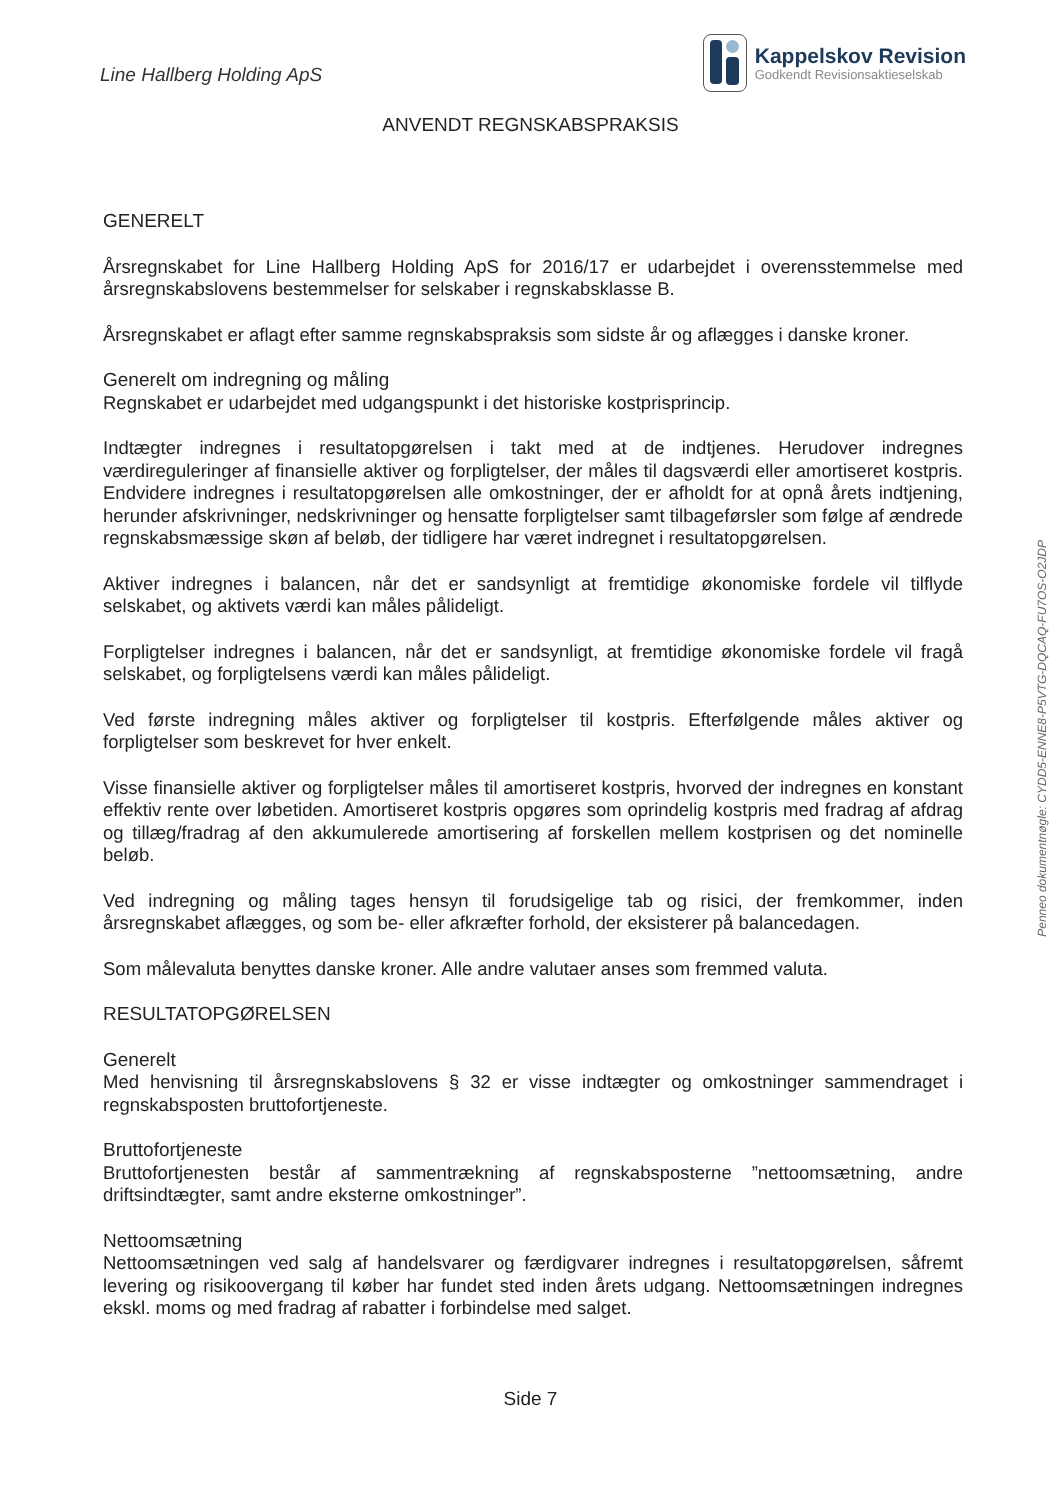Line Hallberg Holding ApS
Kappelskov Revision
Godkendt Revisionsaktieselskab
ANVENDT REGNSKABSPRAKSIS
GENERELT
Årsregnskabet for Line Hallberg Holding ApS for 2016/17 er udarbejdet i overensstemmelse med årsregnskabslovens bestemmelser for selskaber i regnskabsklasse B.
Årsregnskabet er aflagt efter samme regnskabspraksis som sidste år og aflægges i danske kroner.
Generelt om indregning og måling
Regnskabet er udarbejdet med udgangspunkt i det historiske kostprisprincip.
Indtægter indregnes i resultatopgørelsen i takt med at de indtjenes. Herudover indregnes værdireguleringer af finansielle aktiver og forpligtelser, der måles til dagsværdi eller amortiseret kostpris. Endvidere indregnes i resultatopgørelsen alle omkostninger, der er afholdt for at opnå årets indtjening, herunder afskrivninger, nedskrivninger og hensatte forpligtelser samt tilbageførsler som følge af ændrede regnskabsmæssige skøn af beløb, der tidligere har været indregnet i resultatopgørelsen.
Aktiver indregnes i balancen, når det er sandsynligt at fremtidige økonomiske fordele vil tilflyde selskabet, og aktivets værdi kan måles pålideligt.
Forpligtelser indregnes i balancen, når det er sandsynligt, at fremtidige økonomiske fordele vil fragå selskabet, og forpligtelsens værdi kan måles pålideligt.
Ved første indregning måles aktiver og forpligtelser til kostpris. Efterfølgende måles aktiver og forpligtelser som beskrevet for hver enkelt.
Visse finansielle aktiver og forpligtelser måles til amortiseret kostpris, hvorved der indregnes en konstant effektiv rente over løbetiden. Amortiseret kostpris opgøres som oprindelig kostpris med fradrag af afdrag og tillæg/fradrag af den akkumulerede amortisering af forskellen mellem kostprisen og det nominelle beløb.
Ved indregning og måling tages hensyn til forudsigelige tab og risici, der fremkommer, inden årsregnskabet aflægges, og som be- eller afkræfter forhold, der eksisterer på balancedagen.
Som målevaluta benyttes danske kroner. Alle andre valutaer anses som fremmed valuta.
RESULTATOPGØRELSEN
Generelt
Med henvisning til årsregnskabslovens § 32 er visse indtægter og omkostninger sammendraget i regnskabsposten bruttofortjeneste.
Bruttofortjeneste
Bruttofortjenesten består af sammentrækning af regnskabsposterne ”nettoomsætning, andre driftsindtægter, samt andre eksterne omkostninger”.
Nettoomsætning
Nettoomsætningen ved salg af handelsvarer og færdigvarer indregnes i resultatopgørelsen, såfremt levering og risikoovergang til køber har fundet sted inden årets udgang. Nettoomsætningen indregnes ekskl. moms og med fradrag af rabatter i forbindelse med salget.
Side 7
Penneo dokumentnøgle: CYDD5-ENNE8-P5VTG-DQCAQ-FU7OS-O2JDP